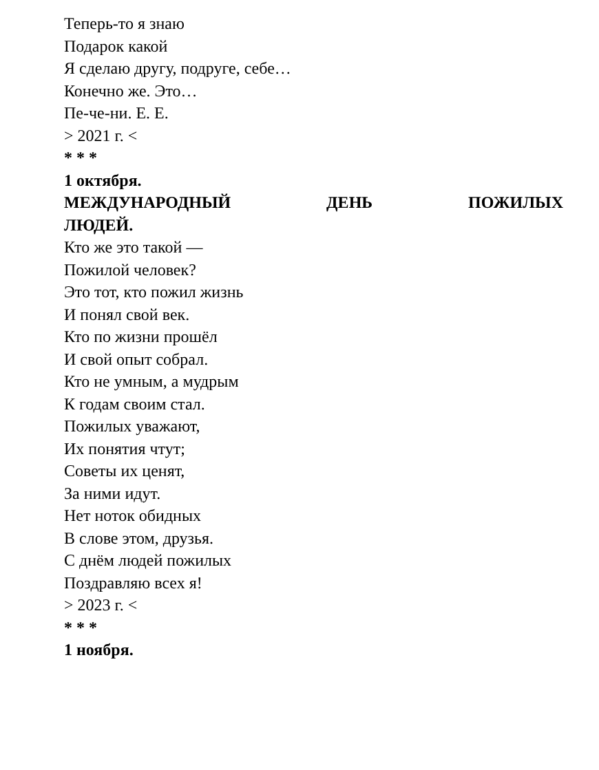Теперь-то я знаю
Подарок какой
Я сделаю другу, подруге, себе…
Конечно же. Это…
Пе-че-ни. Е. Е.
> 2021 г. <
* * *
1 октября.
МЕЖДУНАРОДНЫЙ ДЕНЬ ПОЖИЛЫХ
ЛЮДЕЙ.
Кто же это такой —
Пожилой человек?
Это тот, кто пожил жизнь
И понял свой век.
Кто по жизни прошёл
И свой опыт собрал.
Кто не умным, а мудрым
К годам своим стал.
Пожилых уважают,
Их понятия чтут;
Советы их ценят,
За ними идут.
Нет ноток обидных
В слове этом, друзья.
С днём людей пожилых
Поздравляю всех я!
> 2023 г. <
* * *
1 ноября.